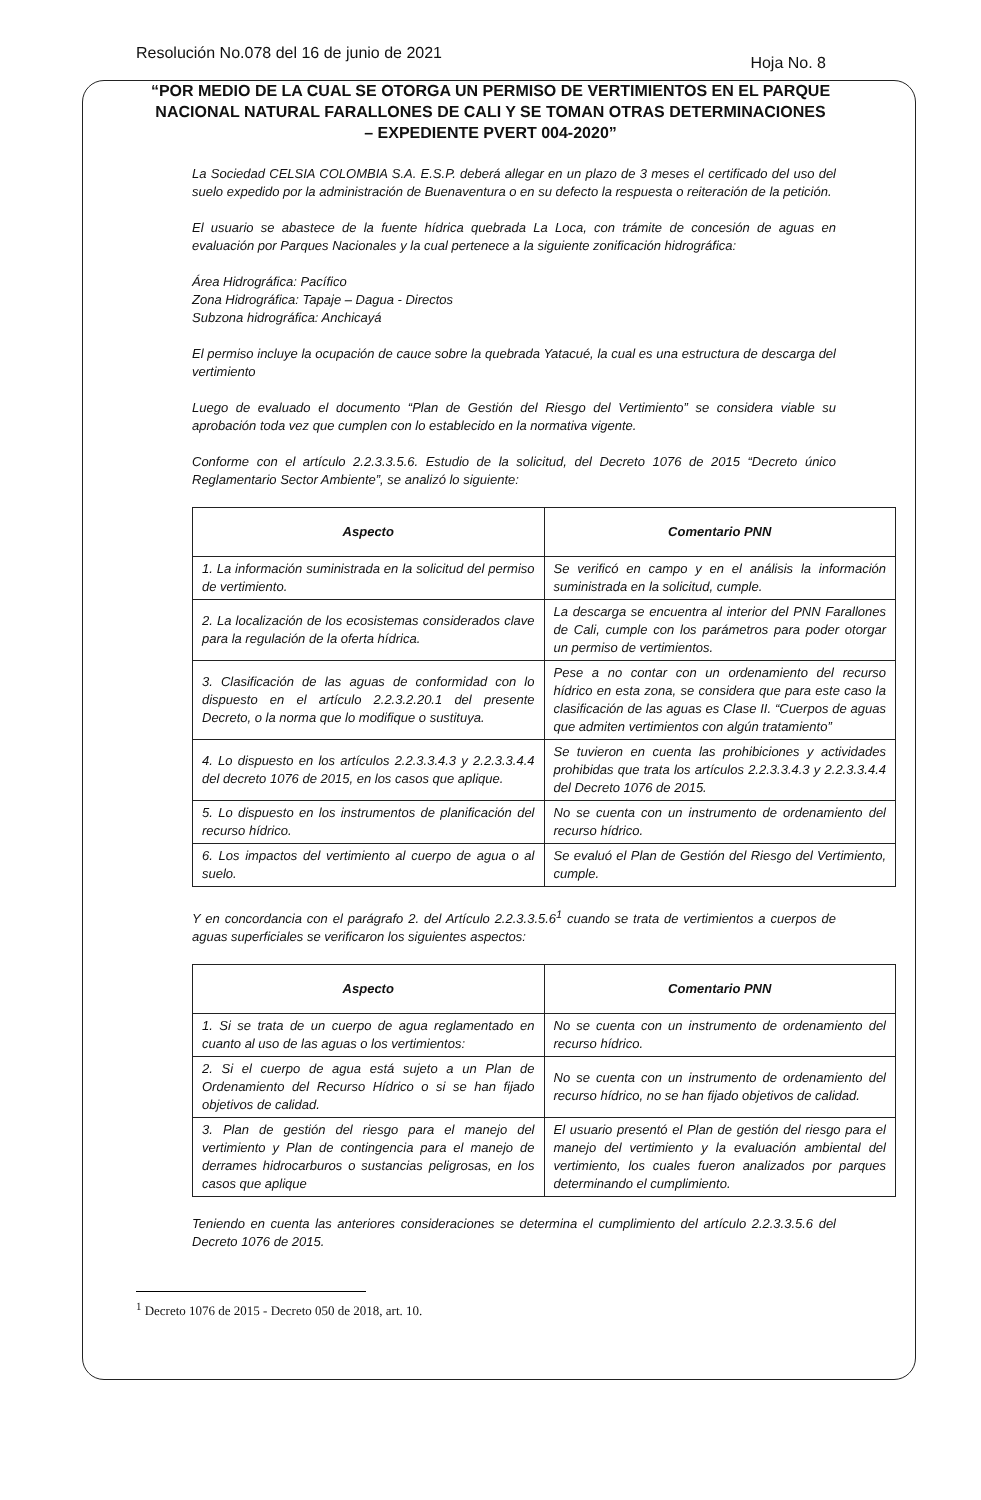Resolución No.078 del 16 de junio de 2021 Hoja No. 8
“POR MEDIO DE LA CUAL SE OTORGA UN PERMISO DE VERTIMIENTOS EN EL PARQUE NACIONAL NATURAL FARALLONES DE CALI Y SE TOMAN OTRAS DETERMINACIONES – EXPEDIENTE PVERT 004-2020”
La Sociedad CELSIA COLOMBIA S.A. E.S.P. deberá allegar en un plazo de 3 meses el certificado del uso del suelo expedido por la administración de Buenaventura o en su defecto la respuesta o reiteración de la petición.
El usuario se abastece de la fuente hídrica quebrada La Loca, con trámite de concesión de aguas en evaluación por Parques Nacionales y la cual pertenece a la siguiente zonificación hidrográfica:
Área Hidrográfica: Pacífico
Zona Hidrográfica: Tapaje – Dagua - Directos
Subzona hidrográfica: Anchicayá
El permiso incluye la ocupación de cauce sobre la quebrada Yatacué, la cual es una estructura de descarga del vertimiento
Luego de evaluado el documento “Plan de Gestión del Riesgo del Vertimiento” se considera viable su aprobación toda vez que cumplen con lo establecido en la normativa vigente.
Conforme con el artículo 2.2.3.3.5.6. Estudio de la solicitud, del Decreto 1076 de 2015 “Decreto único Reglamentario Sector Ambiente”, se analizó lo siguiente:
| Aspecto | Comentario PNN |
| --- | --- |
| 1. La información suministrada en la solicitud del permiso de vertimiento. | Se verificó en campo y en el análisis la información suministrada en la solicitud, cumple. |
| 2. La localización de los ecosistemas considerados clave para la regulación de la oferta hídrica. | La descarga se encuentra al interior del PNN Farallones de Cali, cumple con los parámetros para poder otorgar un permiso de vertimientos. |
| 3. Clasificación de las aguas de conformidad con lo dispuesto en el artículo 2.2.3.2.20.1 del presente Decreto, o la norma que lo modifique o sustituya. | Pese a no contar con un ordenamiento del recurso hídrico en esta zona, se considera que para este caso la clasificación de las aguas es Clase II. “Cuerpos de aguas que admiten vertimientos con algún tratamiento” |
| 4. Lo dispuesto en los artículos 2.2.3.3.4.3 y 2.2.3.3.4.4 del decreto 1076 de 2015, en los casos que aplique. | Se tuvieron en cuenta las prohibiciones y actividades prohibidas que trata los artículos 2.2.3.3.4.3 y 2.2.3.3.4.4 del Decreto 1076 de 2015. |
| 5. Lo dispuesto en los instrumentos de planificación del recurso hídrico. | No se cuenta con un instrumento de ordenamiento del recurso hídrico. |
| 6. Los impactos del vertimiento al cuerpo de agua o al suelo. | Se evaluó el Plan de Gestión del Riesgo del Vertimiento, cumple. |
Y en concordancia con el parágrafo 2. del Artículo 2.2.3.3.5.6<sup>1</sup> cuando se trata de vertimientos a cuerpos de aguas superficiales se verificaron los siguientes aspectos:
| Aspecto | Comentario PNN |
| --- | --- |
| 1. Si se trata de un cuerpo de agua reglamentado en cuanto al uso de las aguas o los vertimientos: | No se cuenta con un instrumento de ordenamiento del recurso hídrico. |
| 2. Si el cuerpo de agua está sujeto a un Plan de Ordenamiento del Recurso Hídrico o si se han fijado objetivos de calidad. | No se cuenta con un instrumento de ordenamiento del recurso hídrico, no se han fijado objetivos de calidad. |
| 3. Plan de gestión del riesgo para el manejo del vertimiento y Plan de contingencia para el manejo de derrames hidrocarburos o sustancias peligrosas, en los casos que aplique | El usuario presentó el Plan de gestión del riesgo para el manejo del vertimiento y la evaluación ambiental del vertimiento, los cuales fueron analizados por parques determinando el cumplimiento. |
Teniendo en cuenta las anteriores consideraciones se determina el cumplimiento del artículo 2.2.3.3.5.6 del Decreto 1076 de 2015.
<sup>1</sup> Decreto 1076 de 2015 - Decreto 050 de 2018, art. 10.